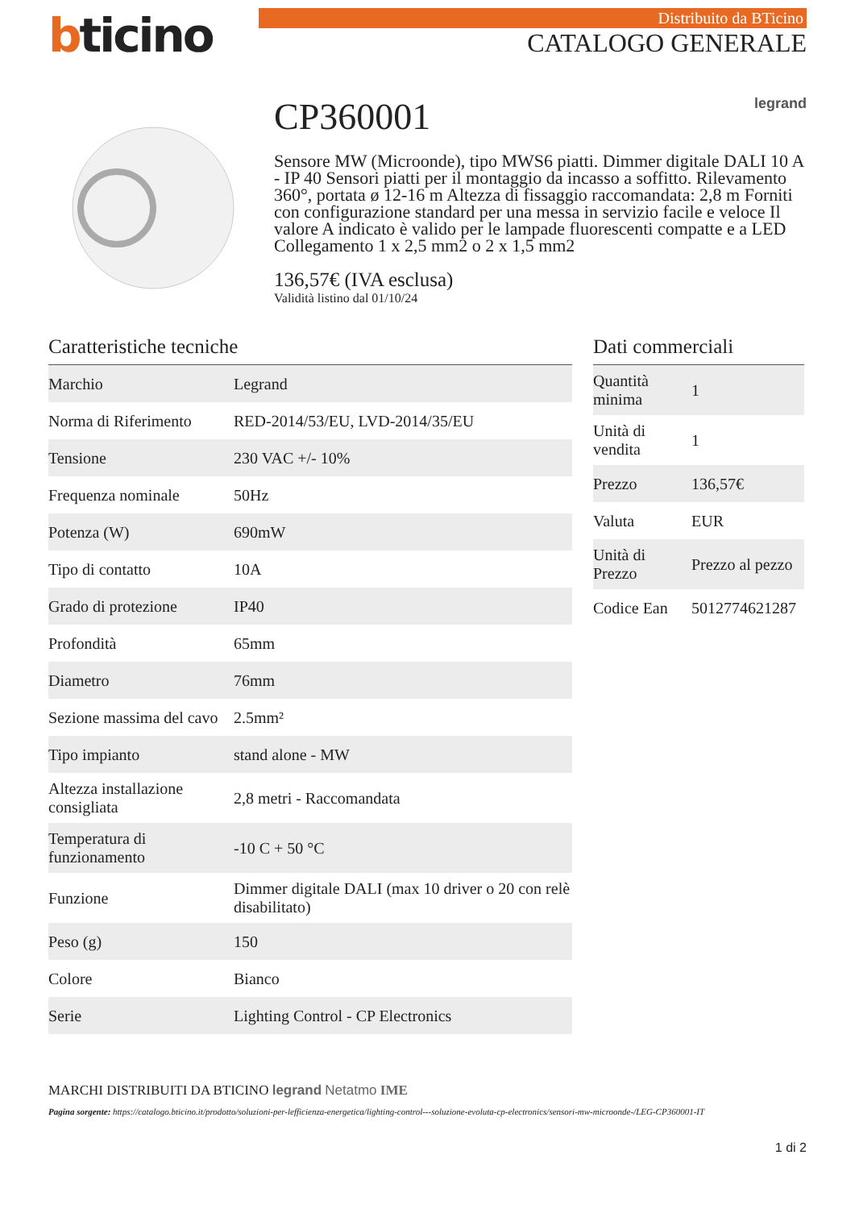bticino
Distribuito da BTicino
CATALOGO GENERALE
CP360001 legrand
Sensore MW (Microonde), tipo MWS6 piatti. Dimmer digitale DALI 10 A - IP 40 Sensori piatti per il montaggio da incasso a soffitto. Rilevamento 360°, portata ø 12-16 m Altezza di fissaggio raccomandata: 2,8 m Forniti con configurazione standard per una messa in servizio facile e veloce Il valore A indicato è valido per le lampade fluorescenti compatte e a LED Collegamento 1 x 2,5 mm2 o 2 x 1,5 mm2
136,57€ (IVA esclusa)
Validità listino dal 01/10/24
Caratteristiche tecniche
| Marchio | Legrand |
| Norma di Riferimento | RED-2014/53/EU, LVD-2014/35/EU |
| Tensione | 230 VAC +/- 10% |
| Frequenza nominale | 50Hz |
| Potenza (W) | 690mW |
| Tipo di contatto | 10A |
| Grado di protezione | IP40 |
| Profondità | 65mm |
| Diametro | 76mm |
| Sezione massima del cavo | 2.5mm² |
| Tipo impianto | stand alone - MW |
| Altezza installazione consigliata | 2,8 metri - Raccomandata |
| Temperatura di funzionamento | -10 C + 50 °C |
| Funzione | Dimmer digitale DALI (max 10 driver o 20 con relè disabilitato) |
| Peso (g) | 150 |
| Colore | Bianco |
| Serie | Lighting Control - CP Electronics |
Dati commerciali
| Quantità minima | 1 |
| Unità di vendita | 1 |
| Prezzo | 136,57€ |
| Valuta | EUR |
| Unità di Prezzo | Prezzo al pezzo |
| Codice Ean | 5012774621287 |
MARCHI DISTRIBUITI DA BTICINO legrand Netatmo IME
Pagina sorgente: https://catalogo.bticino.it/prodotto/soluzioni-per-lefficienza-energetica/lighting-control---soluzione-evoluta-cp-electronics/sensori-mw-microonde-/LEG-CP360001-IT
1 di 2